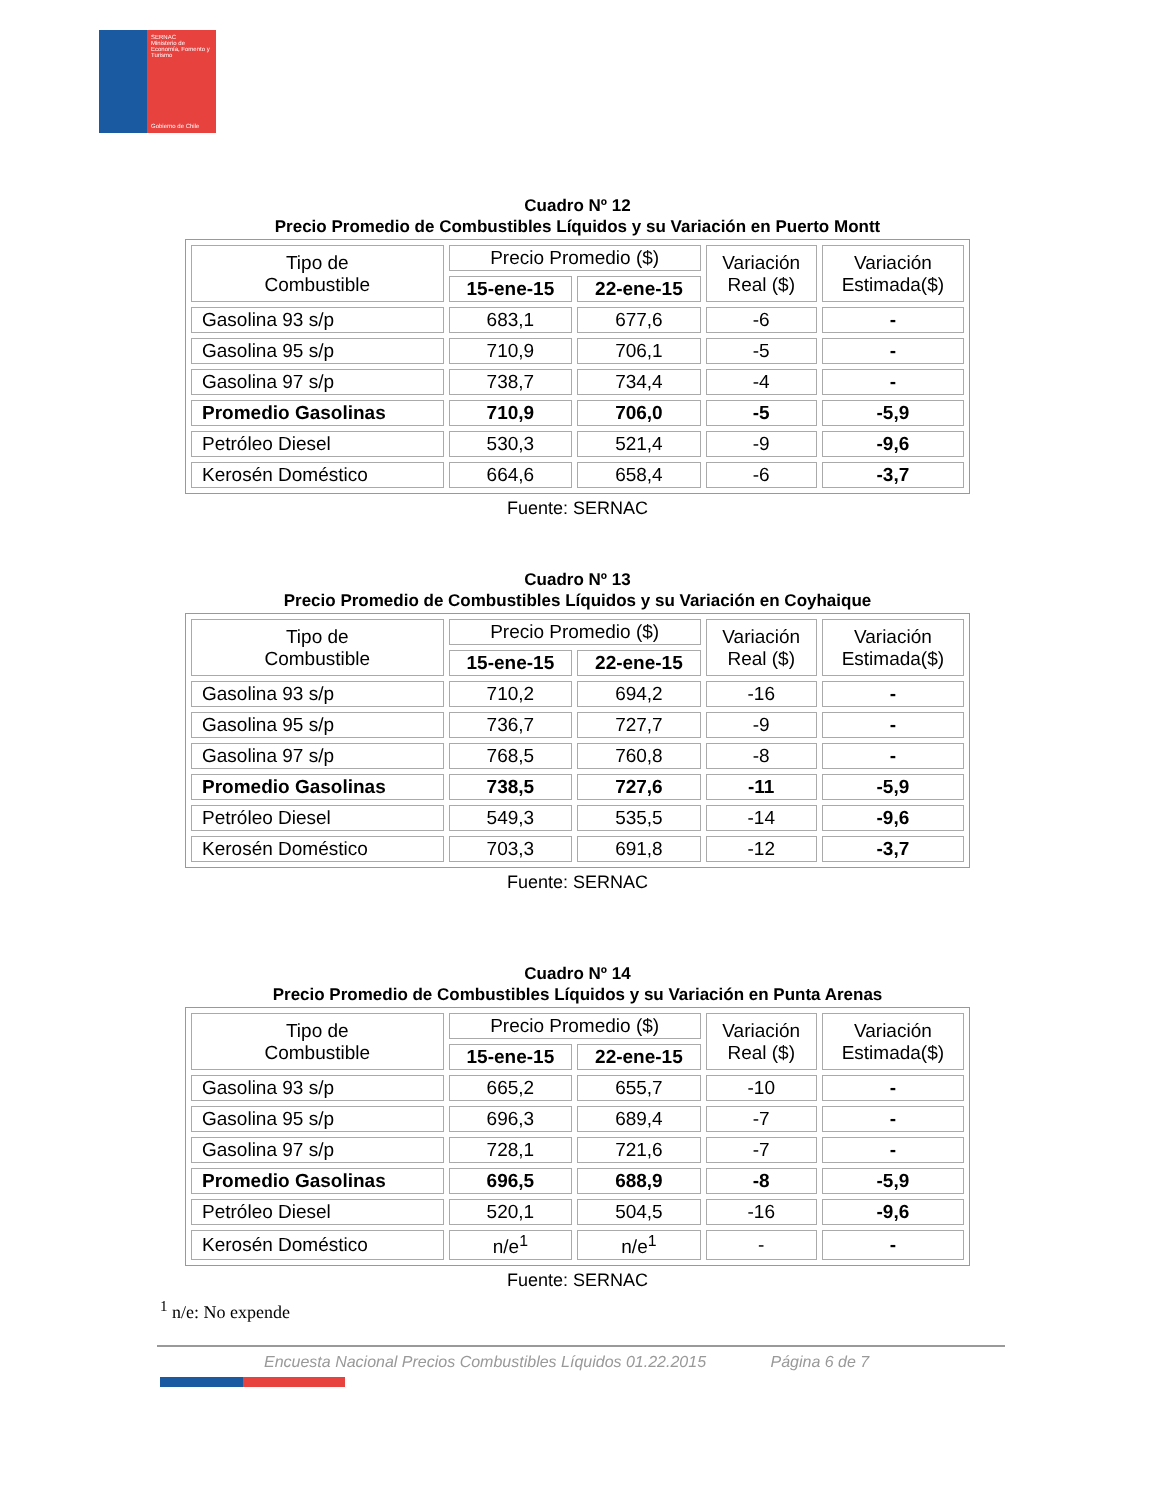SERNAC
Ministerio de Economía, Fomento y Turismo
Gobierno de Chile
Cuadro Nº 12
Precio Promedio de Combustibles Líquidos y su Variación en Puerto Montt
| Tipo de Combustible | Precio Promedio ($) | | Variación Real ($) | Variación Estimada($) |
| --- | --- | --- | --- | --- |
| | 15-ene-15 | 22-ene-15 | | |
| Gasolina 93 s/p | 683,1 | 677,6 | -6 | - |
| Gasolina 95 s/p | 710,9 | 706,1 | -5 | - |
| Gasolina 97 s/p | 738,7 | 734,4 | -4 | - |
| Promedio Gasolinas | 710,9 | 706,0 | -5 | -5,9 |
| Petróleo Diesel | 530,3 | 521,4 | -9 | -9,6 |
| Kerosén Doméstico | 664,6 | 658,4 | -6 | -3,7 |
Fuente: SERNAC
Cuadro Nº 13
Precio Promedio de Combustibles Líquidos y su Variación en Coyhaique
| Tipo de Combustible | Precio Promedio ($) | | Variación Real ($) | Variación Estimada($) |
| --- | --- | --- | --- | --- |
| | 15-ene-15 | 22-ene-15 | | |
| Gasolina 93 s/p | 710,2 | 694,2 | -16 | - |
| Gasolina 95 s/p | 736,7 | 727,7 | -9 | - |
| Gasolina 97 s/p | 768,5 | 760,8 | -8 | - |
| Promedio Gasolinas | 738,5 | 727,6 | -11 | -5,9 |
| Petróleo Diesel | 549,3 | 535,5 | -14 | -9,6 |
| Kerosén Doméstico | 703,3 | 691,8 | -12 | -3,7 |
Fuente: SERNAC
Cuadro Nº 14
Precio Promedio de Combustibles Líquidos y su Variación en Punta Arenas
| Tipo de Combustible | Precio Promedio ($) | | Variación Real ($) | Variación Estimada($) |
| --- | --- | --- | --- | --- |
| | 15-ene-15 | 22-ene-15 | | |
| Gasolina 93 s/p | 665,2 | 655,7 | -10 | - |
| Gasolina 95 s/p | 696,3 | 689,4 | -7 | - |
| Gasolina 97 s/p | 728,1 | 721,6 | -7 | - |
| Promedio Gasolinas | 696,5 | 688,9 | -8 | -5,9 |
| Petróleo Diesel | 520,1 | 504,5 | -16 | -9,6 |
| Kerosén Doméstico | n/e<sup>1</sup> | n/e<sup>1</sup> | - | - |
Fuente: SERNAC
<sup>1</sup> n/e: No expende
Encuesta Nacional Precios Combustibles Líquidos 01.22.2015 Página 6 de 7